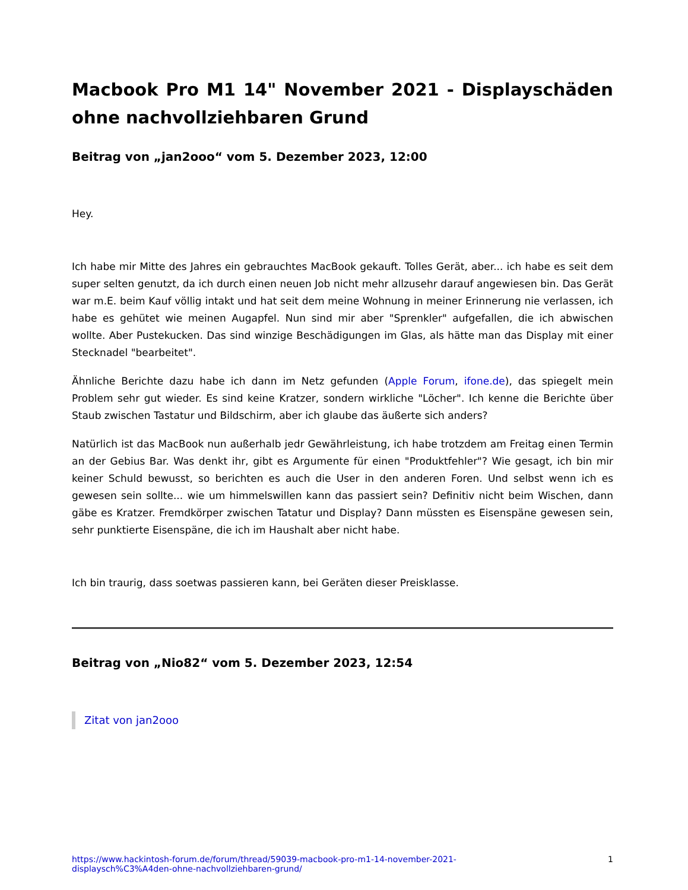Macbook Pro M1 14" November 2021 - Displayschäden ohne nachvollziehbaren Grund
Beitrag von „jan2ooo“ vom 5. Dezember 2023, 12:00
Hey.
Ich habe mir Mitte des Jahres ein gebrauchtes MacBook gekauft. Tolles Gerät, aber... ich habe es seit dem super selten genutzt, da ich durch einen neuen Job nicht mehr allzusehr darauf angewiesen bin. Das Gerät war m.E. beim Kauf völlig intakt und hat seit dem meine Wohnung in meiner Erinnerung nie verlassen, ich habe es gehütet wie meinen Augapfel. Nun sind mir aber "Sprenkler" aufgefallen, die ich abwischen wollte. Aber Pustekucken. Das sind winzige Beschädigungen im Glas, als hätte man das Display mit einer Stecknadel "bearbeitet".
Ähnliche Berichte dazu habe ich dann im Netz gefunden (Apple Forum, ifone.de), das spiegelt mein Problem sehr gut wieder. Es sind keine Kratzer, sondern wirkliche "Löcher". Ich kenne die Berichte über Staub zwischen Tastatur und Bildschirm, aber ich glaube das äußerte sich anders?
Natürlich ist das MacBook nun außerhalb jedr Gewährleistung, ich habe trotzdem am Freitag einen Termin an der Gebius Bar. Was denkt ihr, gibt es Argumente für einen "Produktfehler"? Wie gesagt, ich bin mir keiner Schuld bewusst, so berichten es auch die User in den anderen Foren. Und selbst wenn ich es gewesen sein sollte... wie um himmelswillen kann das passiert sein? Definitiv nicht beim Wischen, dann gäbe es Kratzer. Fremdkörper zwischen Tatatur und Display? Dann müssten es Eisenspäne gewesen sein, sehr punktierte Eisenspäne, die ich im Haushalt aber nicht habe.
Ich bin traurig, dass soetwas passieren kann, bei Geräten dieser Preisklasse.
Beitrag von „Nio82“ vom 5. Dezember 2023, 12:54
Zitat von jan2ooo
https://www.hackintosh-forum.de/forum/thread/59039-macbook-pro-m1-14-november-2021-
displaysch%C3%A4den-ohne-nachvollziehbaren-grund/ 1